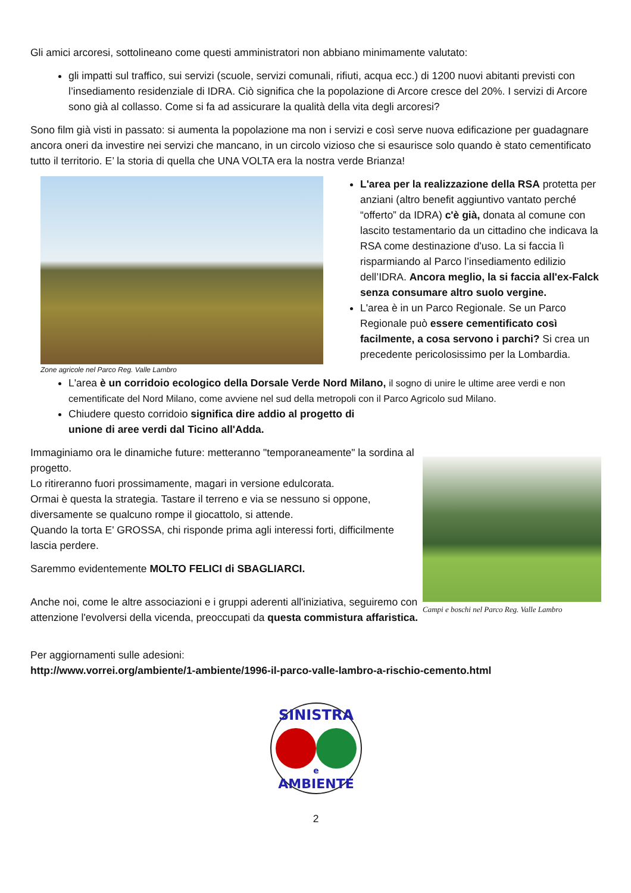Gli amici arcoresi, sottolineano come questi amministratori non abbiano minimamente valutato:
gli impatti sul traffico, sui servizi (scuole, servizi comunali, rifiuti, acqua ecc.) di 1200 nuovi abitanti previsti con l’insediamento residenziale di IDRA. Ciò significa che la popolazione di Arcore cresce del 20%. I servizi di Arcore sono già al collasso. Come si fa ad assicurare la qualità della vita degli arcoresi?
Sono film già visti in passato: si aumenta la popolazione ma non i servizi e così serve nuova edificazione per guadagnare ancora oneri da investire nei servizi che mancano, in un circolo vizioso che si esaurisce solo quando è stato cementificato tutto il territorio. E’ la storia di quella che UNA VOLTA era la nostra verde Brianza!
Zone agricole nel Parco Reg. Valle Lambro
L'area per la realizzazione della RSA protetta per anziani (altro benefit aggiuntivo vantato perché “offerto” da IDRA) c'è già, donata al comune con lascito testamentario da un cittadino che indicava la RSA come destinazione d'uso. La si faccia lì risparmiando al Parco l’insediamento edilizio dell’IDRA. Ancora meglio, la si faccia all'ex-Falck senza consumare altro suolo vergine.
L'area è in un Parco Regionale. Se un Parco Regionale può essere cementificato così facilmente, a cosa servono i parchi? Si crea un precedente pericolosissimo per la Lombardia.
L'area è un corridoio ecologico della Dorsale Verde Nord Milano, il sogno di unire le ultime aree verdi e non cementificate del Nord Milano, come avviene nel sud della metropoli con il Parco Agricolo sud Milano.
Chiudere questo corridoio significa dire addio al progetto di
unione di aree verdi dal Ticino all'Adda.
Immaginiamo ora le dinamiche future: metteranno "temporaneamente" la sordina al progetto.
Lo ritireranno fuori prossimamente, magari in versione edulcorata.
Ormai è questa la strategia. Tastare il terreno e via se nessuno si oppone, diversamente se qualcuno rompe il giocattolo, si attende.
Quando la torta E' GROSSA, chi risponde prima agli interessi forti, difficilmente lascia perdere.
Saremmo evidentemente MOLTO FELICI di SBAGLIARCI.
Anche noi, come le altre associazioni e i gruppi aderenti all'iniziativa, seguiremo con attenzione l'evolversi della vicenda, preoccupati da questa commistura affaristica.
Campi e boschi nel Parco Reg. Valle Lambro
Per aggiornamenti sulle adesioni:
http://www.vorrei.org/ambiente/1-ambiente/1996-il-parco-valle-lambro-a-rischio-cemento.html
SINISTRA
e
AMBIENTE
2